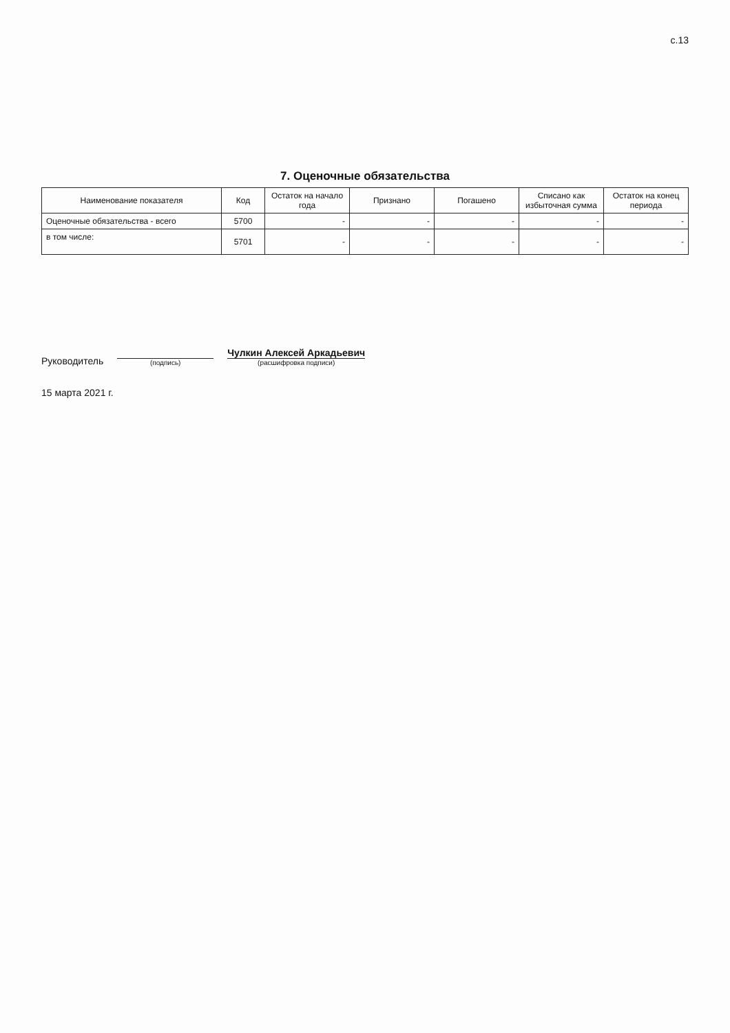с.13
7. Оценочные обязательства
| Наименование показателя | Код | Остаток на начало года | Признано | Погашено | Списано как избыточная сумма | Остаток на конец периода |
| --- | --- | --- | --- | --- | --- | --- |
| Оценочные обязательства - всего | 5700 | - | - | - | - | - |
| в том числе: | 5701 | - | - | - | - | - |
Руководитель
(подпись)
Чулкин Алексей Аркадьевич
(расшифровка подписи)
15 марта 2021 г.